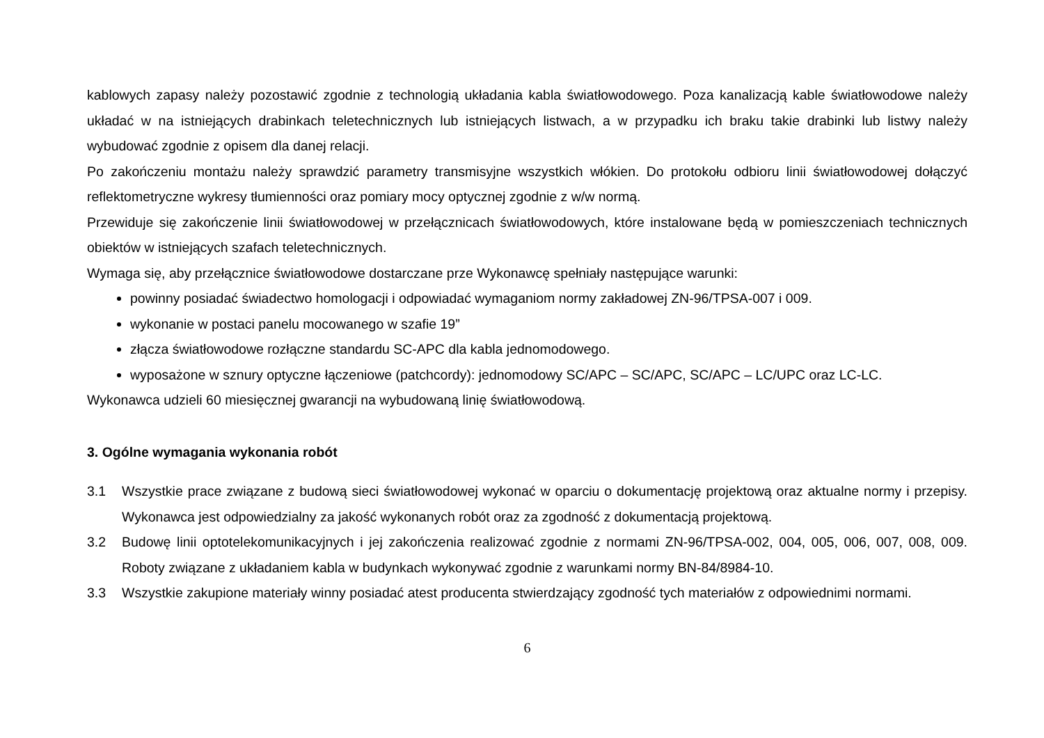kablowych zapasy należy pozostawić zgodnie z technologią układania kabla światłowodowego. Poza kanalizacją kable światłowodowe należy układać w na istniejących drabinkach teletechnicznych lub istniejących listwach, a w przypadku ich braku takie drabinki lub listwy należy wybudować zgodnie z opisem dla danej relacji.
Po zakończeniu montażu należy sprawdzić parametry transmisyjne wszystkich włókien. Do protokołu odbioru linii światłowodowej dołączyć reflektometryczne wykresy tłumienności oraz pomiary mocy optycznej zgodnie z w/w normą.
Przewiduje się zakończenie linii światłowodowej w przełącznicach światłowodowych, które instalowane będą w pomieszczeniach technicznych obiektów w istniejących szafach teletechnicznych.
Wymaga się, aby przełącznice światłowodowe dostarczane prze Wykonawcę spełniały następujące warunki:
powinny posiadać świadectwo homologacji i odpowiadać wymaganiom normy zakładowej ZN-96/TPSA-007 i 009.
wykonanie w postaci panelu mocowanego w szafie 19”
złącza światłowodowe rozłączne standardu SC-APC dla kabla jednomodowego.
wyposażone w sznury optyczne łączeniowe (patchcordy): jednomodowy SC/APC – SC/APC, SC/APC – LC/UPC oraz LC-LC.
Wykonawca udzieli 60 miesięcznej gwarancji na wybudowaną linię światłowodową.
3. Ogólne wymagania wykonania robót
3.1 Wszystkie prace związane z budową sieci światłowodowej wykonać w oparciu o dokumentację projektową oraz aktualne normy i przepisy. Wykonawca jest odpowiedzialny za jakość wykonanych robót oraz za zgodność z dokumentacją projektową.
3.2 Budowę linii optotelekomunikacyjnych i jej zakończenia realizować zgodnie z normami ZN-96/TPSA-002, 004, 005, 006, 007, 008, 009. Roboty związane z układaniem kabla w budynkach wykonywać zgodnie z warunkami normy BN-84/8984-10.
3.3 Wszystkie zakupione materiały winny posiadać atest producenta stwierdzający zgodność tych materiałów z odpowiednimi normami.
6